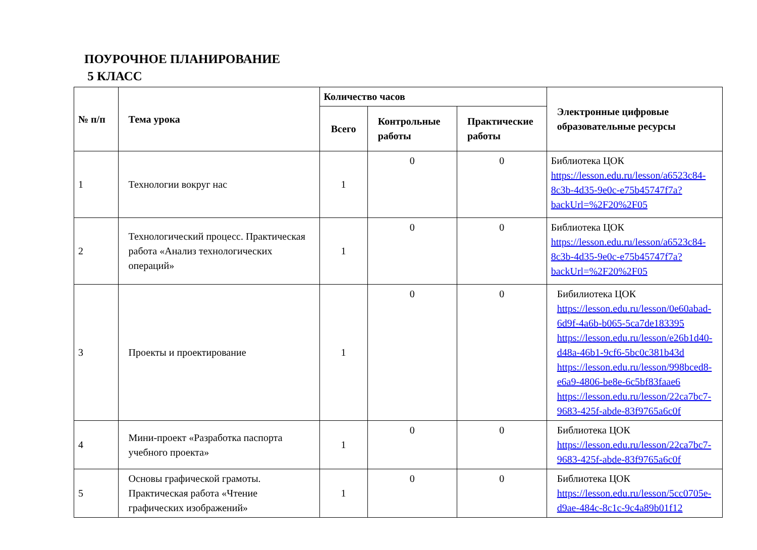ПОУРОЧНОЕ ПЛАНИРОВАНИЕ
5 КЛАСС
| № п/п | Тема урока | Количество часов | | | Электронные цифровые образовательные ресурсы |
| --- | --- | --- | --- | --- | --- |
| | | Всего | Контрольные работы | Практические работы | |
| 1 | Технологии вокруг нас | 1 | 0 | 0 | Библиотека ЦОК https://lesson.edu.ru/lesson/a6523c84-8c3b-4d35-9e0c-e75b45747f7a?backUrl=%2F20%2F05 |
| 2 | Технологический процесс. Практическая работа «Анализ технологических операций» | 1 | 0 | 0 | Библиотека ЦОК https://lesson.edu.ru/lesson/a6523c84-8c3b-4d35-9e0c-e75b45747f7a?backUrl=%2F20%2F05 |
| 3 | Проекты и проектирование | 1 | 0 | 0 | Бибилиотека ЦОК https://lesson.edu.ru/lesson/0e60abad-6d9f-4a6b-b065-5ca7de183395 https://lesson.edu.ru/lesson/e26b1d40-d48a-46b1-9cf6-5bc0c381b43d https://lesson.edu.ru/lesson/998bced8-e6a9-4806-be8e-6c5bf83faae6 https://lesson.edu.ru/lesson/22ca7bc7-9683-425f-abde-83f9765a6c0f |
| 4 | Мини-проект «Разработка паспорта учебного проекта» | 1 | 0 | 0 | Библиотека ЦОК https://lesson.edu.ru/lesson/22ca7bc7-9683-425f-abde-83f9765a6c0f |
| 5 | Основы графической грамоты. Практическая работа «Чтение графических изображений» | 1 | 0 | 0 | Библиотека ЦОК https://lesson.edu.ru/lesson/5cc0705e-d9ae-484c-8c1c-9c4a89b01f12 |